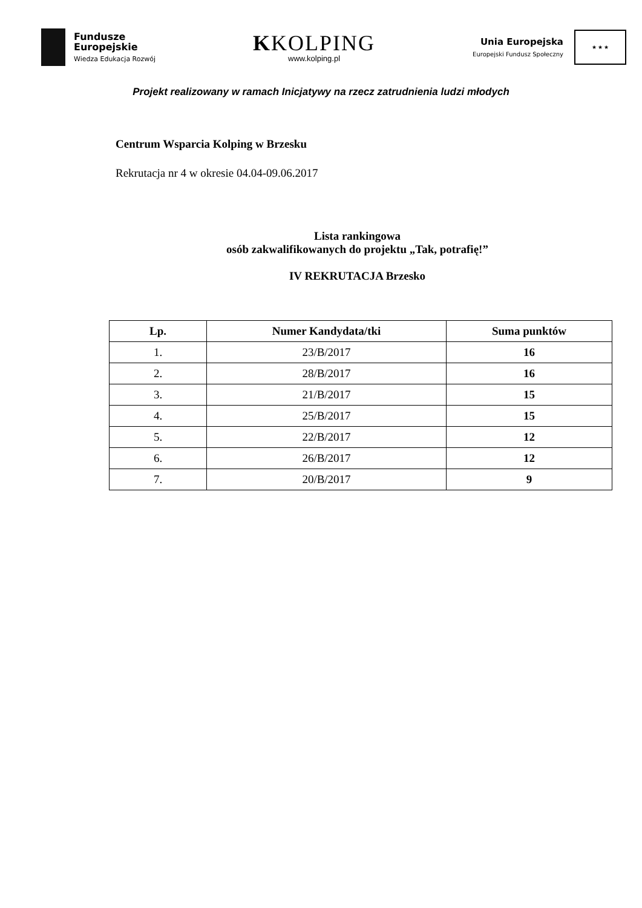Fundusze
Europejskie
Wiedza Edukacja Rozwój
KKOLPING
www.kolping.pl
Unia Europejska
Europejski Fundusz Społeczny
★ ★ ★
Projekt realizowany w ramach Inicjatywy na rzecz zatrudnienia ludzi młodych
Centrum Wsparcia Kolping w Brzesku
Rekrutacja nr 4 w okresie 04.04-09.06.2017
Lista rankingowa
osób zakwalifikowanych do projektu „Tak, potrafię!”
IV REKRUTACJA Brzesko
| Lp. | Numer Kandydata/tki | Suma punktów |
| --- | --- | --- |
| 1. | 23/B/2017 | 16 |
| 2. | 28/B/2017 | 16 |
| 3. | 21/B/2017 | 15 |
| 4. | 25/B/2017 | 15 |
| 5. | 22/B/2017 | 12 |
| 6. | 26/B/2017 | 12 |
| 7. | 20/B/2017 | 9 |